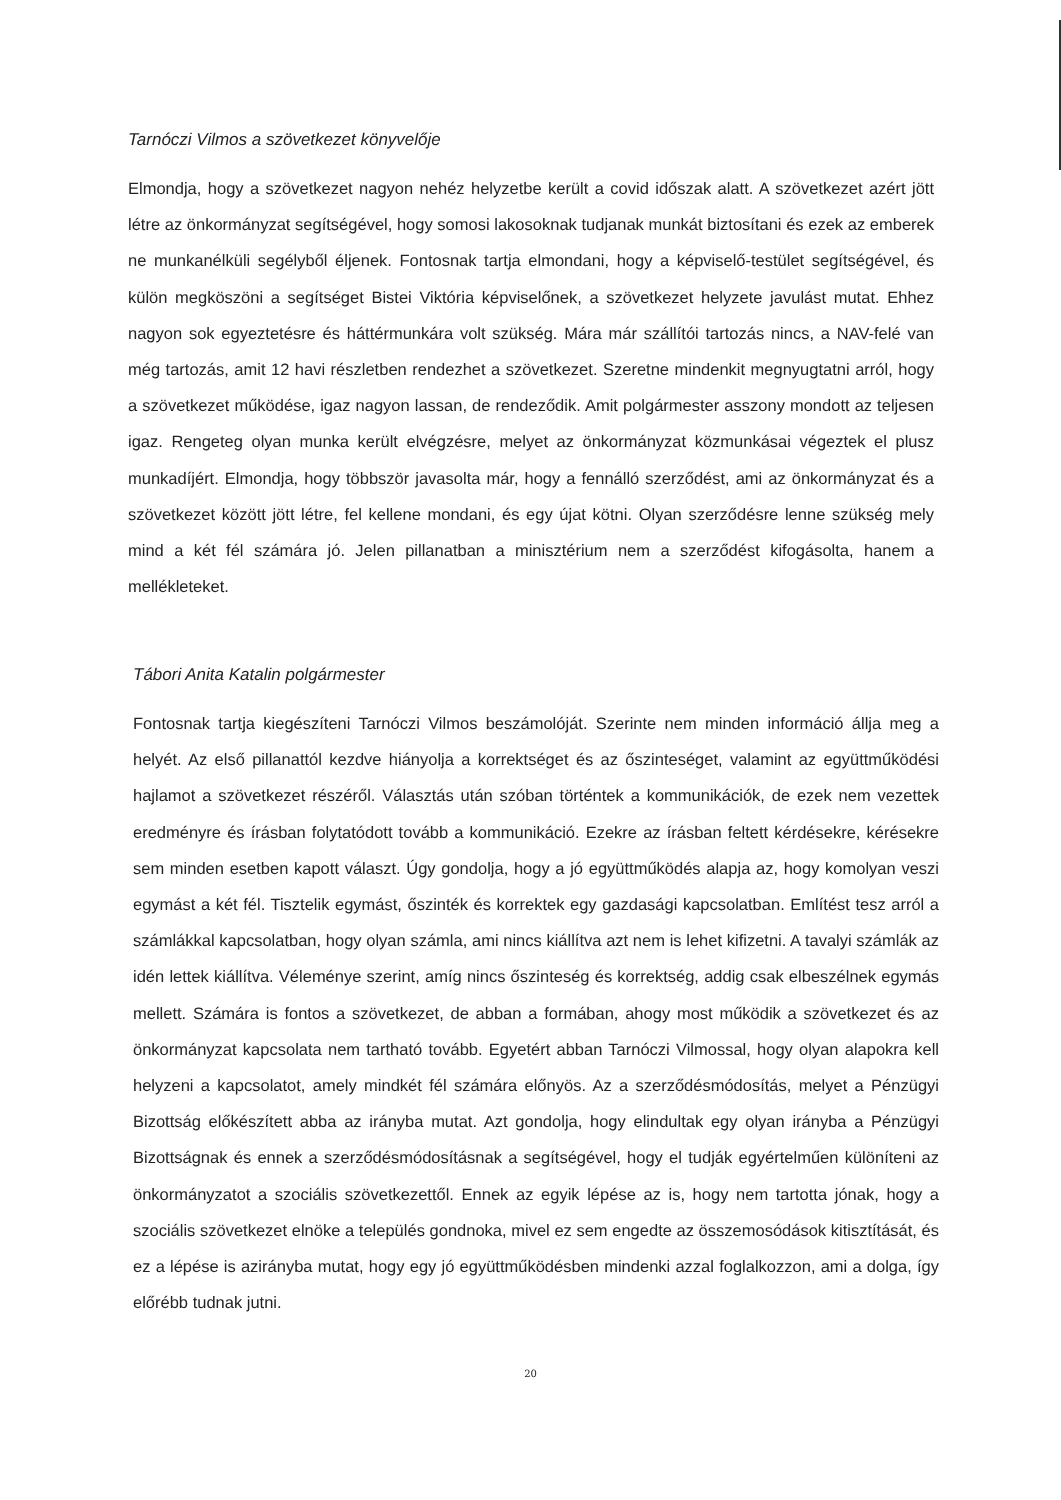Tarnóczi Vilmos a szövetkezet könyvelője
Elmondja, hogy a szövetkezet nagyon nehéz helyzetbe került a covid időszak alatt. A szövetkezet azért jött létre az önkormányzat segítségével, hogy somosi lakosoknak tudjanak munkát biztosítani és ezek az emberek ne munkanélküli segélyből éljenek. Fontosnak tartja elmondani, hogy a képviselő-testület segítségével, és külön megköszöni a segítséget Bistei Viktória képviselőnek, a szövetkezet helyzete javulást mutat. Ehhez nagyon sok egyeztetésre és háttérmunkára volt szükség. Mára már szállítói tartozás nincs, a NAV-felé van még tartozás, amit 12 havi részletben rendezhet a szövetkezet. Szeretne mindenkit megnyugtatni arról, hogy a szövetkezet működése, igaz nagyon lassan, de rendeződik. Amit polgármester asszony mondott az teljesen igaz. Rengeteg olyan munka került elvégzésre, melyet az önkormányzat közmunkásai végeztek el plusz munkadíjért. Elmondja, hogy többször javasolta már, hogy a fennálló szerződést, ami az önkormányzat és a szövetkezet között jött létre, fel kellene mondani, és egy újat kötni. Olyan szerződésre lenne szükség mely mind a két fél számára jó. Jelen pillanatban a minisztérium nem a szerződést kifogásolta, hanem a mellékleteket.
Tábori Anita Katalin polgármester
Fontosnak tartja kiegészíteni Tarnóczi Vilmos beszámolóját. Szerinte nem minden információ állja meg a helyét. Az első pillanattól kezdve hiányolja a korrektséget és az őszinteséget, valamint az együttműködési hajlamot a szövetkezet részéről. Választás után szóban történtek a kommunikációk, de ezek nem vezettek eredményre és írásban folytatódott tovább a kommunikáció. Ezekre az írásban feltett kérdésekre, kérésekre sem minden esetben kapott választ. Úgy gondolja, hogy a jó együttműködés alapja az, hogy komolyan veszi egymást a két fél. Tisztelik egymást, őszinték és korrektek egy gazdasági kapcsolatban. Említést tesz arról a számlákkal kapcsolatban, hogy olyan számla, ami nincs kiállítva azt nem is lehet kifizetni. A tavalyi számlák az idén lettek kiállítva. Véleménye szerint, amíg nincs őszinteség és korrektség, addig csak elbeszélnek egymás mellett. Számára is fontos a szövetkezet, de abban a formában, ahogy most működik a szövetkezet és az önkormányzat kapcsolata nem tartható tovább. Egyetért abban Tarnóczi Vilmossal, hogy olyan alapokra kell helyzeni a kapcsolatot, amely mindkét fél számára előnyös. Az a szerződésmódosítás, melyet a Pénzügyi Bizottság előkészített abba az irányba mutat. Azt gondolja, hogy elindultak egy olyan irányba a Pénzügyi Bizottságnak és ennek a szerződésmódosításnak a segítségével, hogy el tudják egyértelműen különíteni az önkormányzatot a szociális szövetkezettől. Ennek az egyik lépése az is, hogy nem tartotta jónak, hogy a szociális szövetkezet elnöke a település gondnoka, mivel ez sem engedte az összemosódások kitisztítását, és ez a lépése is azirányba mutat, hogy egy jó együttműködésben mindenki azzal foglalkozzon, ami a dolga, így előrébb tudnak jutni.
20